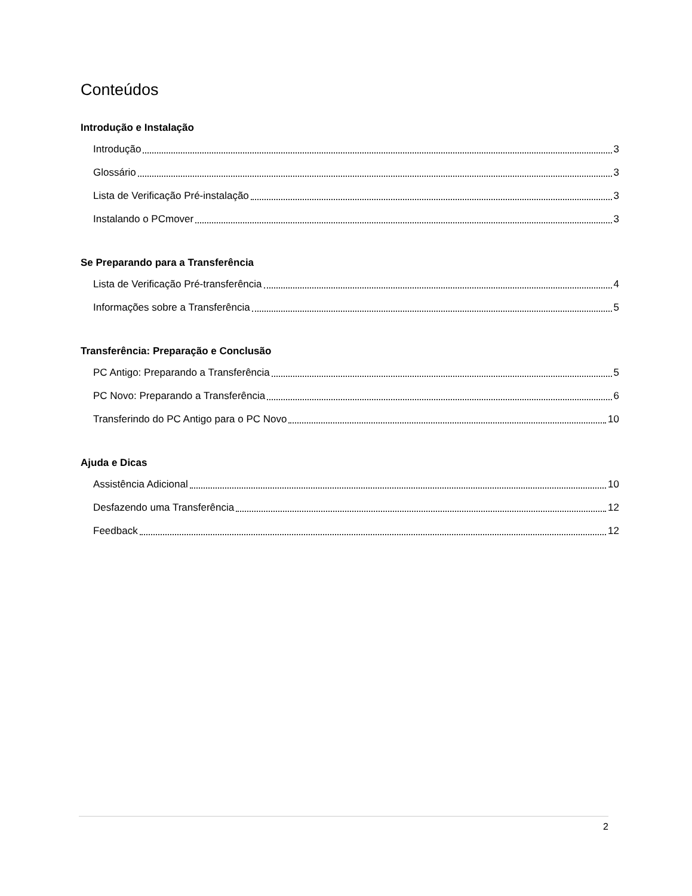Conteúdos
Introdução e Instalação
Introdução 3
Glossário 3
Lista de Verificação Pré-instalação 3
Instalando o PCmover 3
Se Preparando para a Transferência
Lista de Verificação Pré-transferência 4
Informações sobre a Transferência 5
Transferência: Preparação e Conclusão
PC Antigo: Preparando a Transferência 5
PC Novo: Preparando a Transferência 6
Transferindo do PC Antigo para o PC Novo 10
Ajuda e Dicas
Assistência Adicional 10
Desfazendo uma Transferência 12
Feedback 12
2